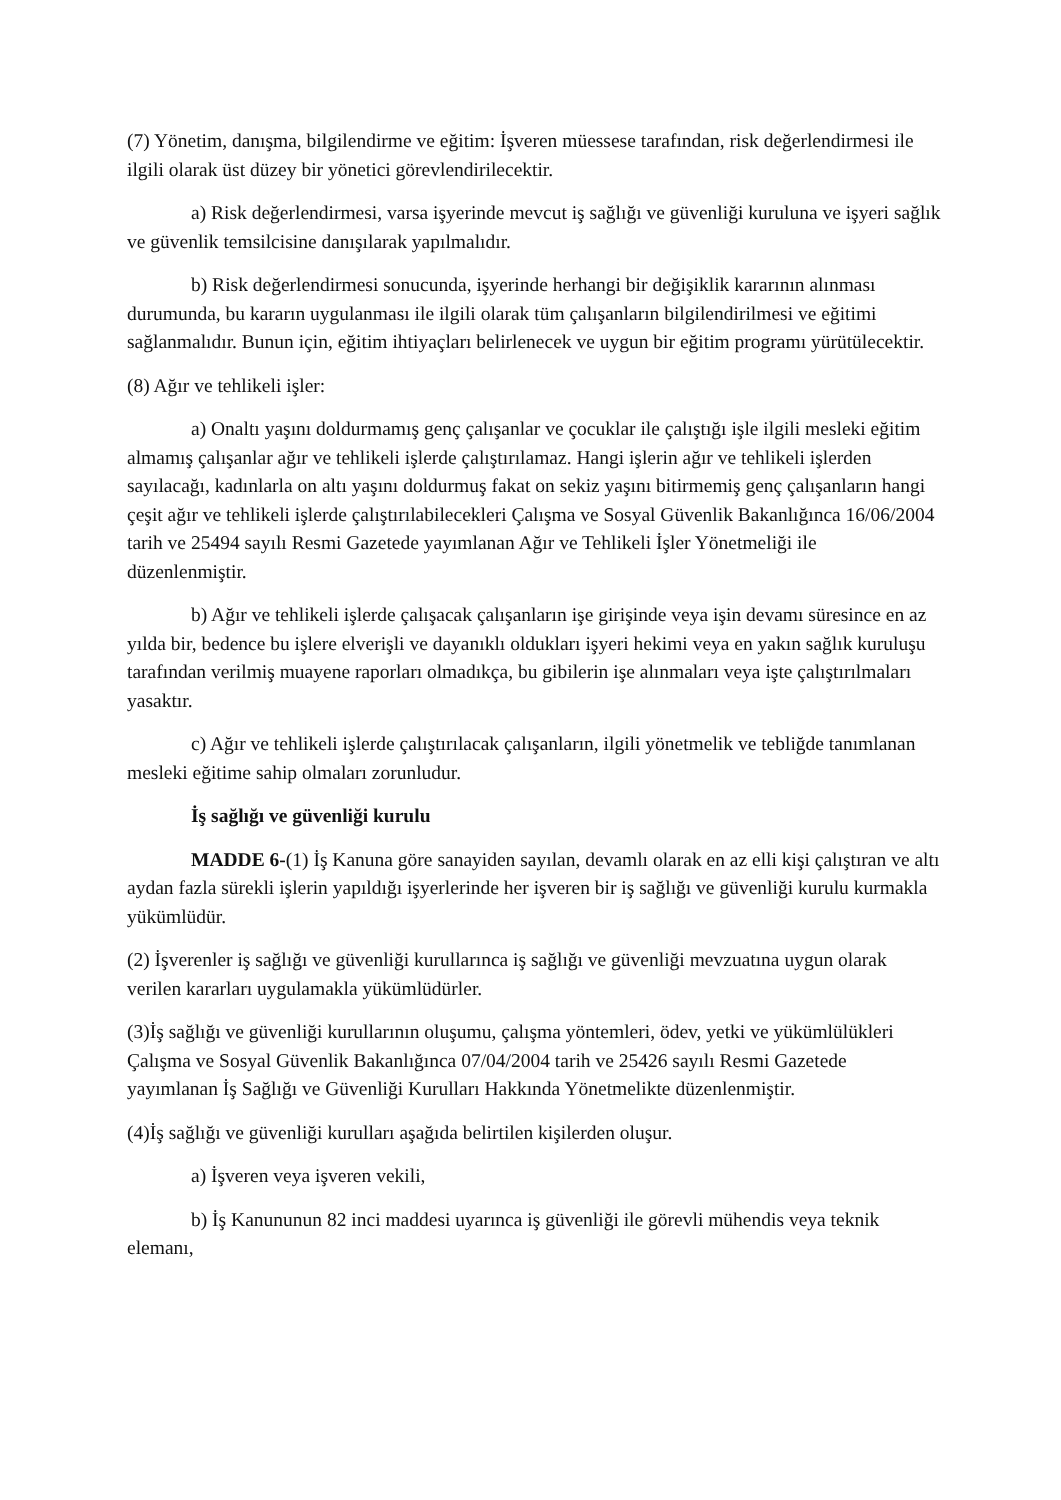(7) Yönetim, danışma, bilgilendirme ve eğitim: İşveren müessese tarafından, risk değerlendirmesi ile ilgili olarak üst düzey bir yönetici görevlendirilecektir.
a) Risk değerlendirmesi, varsa işyerinde mevcut iş sağlığı ve güvenliği kuruluna ve işyeri sağlık ve güvenlik temsilcisine danışılarak yapılmalıdır.
b) Risk değerlendirmesi sonucunda, işyerinde herhangi bir değişiklik kararının alınması durumunda, bu kararın uygulanması ile ilgili olarak tüm çalışanların bilgilendirilmesi ve eğitimi sağlanmalıdır. Bunun için, eğitim ihtiyaçları belirlenecek ve uygun bir eğitim programı yürütülecektir.
(8) Ağır ve tehlikeli işler:
a) Onaltı yaşını doldurmamış genç çalışanlar ve çocuklar ile çalıştığı işle ilgili mesleki eğitim almamış çalışanlar ağır ve tehlikeli işlerde çalıştırılamaz. Hangi işlerin ağır ve tehlikeli işlerden sayılacağı, kadınlarla on altı yaşını doldurmuş fakat on sekiz yaşını bitirmemiş genç çalışanların hangi çeşit ağır ve tehlikeli işlerde çalıştırılabilecekleri Çalışma ve Sosyal Güvenlik Bakanlığınca 16/06/2004 tarih ve 25494 sayılı Resmi Gazetede yayımlanan Ağır ve Tehlikeli İşler Yönetmeliği ile düzenlenmiştir.
b) Ağır ve tehlikeli işlerde çalışacak çalışanların işe girişinde veya işin devamı süresince en az yılda bir, bedence bu işlere elverişli ve dayanıklı oldukları işyeri hekimi veya en yakın sağlık kuruluşu tarafından verilmiş muayene raporları olmadıkça, bu gibilerin işe alınmaları veya işte çalıştırılmaları yasaktır.
c) Ağır ve tehlikeli işlerde çalıştırılacak çalışanların, ilgili yönetmelik ve tebliğde tanımlanan mesleki eğitime sahip olmaları zorunludur.
İş sağlığı ve güvenliği kurulu
MADDE 6-(1) İş Kanuna göre sanayiden sayılan, devamlı olarak en az elli kişi çalıştıran ve altı aydan fazla sürekli işlerin yapıldığı işyerlerinde her işveren bir iş sağlığı ve güvenliği kurulu kurmakla yükümlüdür.
(2) İşverenler iş sağlığı ve güvenliği kurullarınca iş sağlığı ve güvenliği mevzuatına uygun olarak verilen kararları uygulamakla yükümlüdürler.
(3)İş sağlığı ve güvenliği kurullarının oluşumu, çalışma yöntemleri, ödev, yetki ve yükümlülükleri Çalışma ve Sosyal Güvenlik Bakanlığınca 07/04/2004 tarih ve 25426 sayılı Resmi Gazetede yayımlanan İş Sağlığı ve Güvenliği Kurulları Hakkında Yönetmelikte düzenlenmiştir.
(4)İş sağlığı ve güvenliği kurulları aşağıda belirtilen kişilerden oluşur.
a) İşveren veya işveren vekili,
b) İş Kanununun 82 inci maddesi uyarınca iş güvenliği ile görevli mühendis veya teknik elemanı,